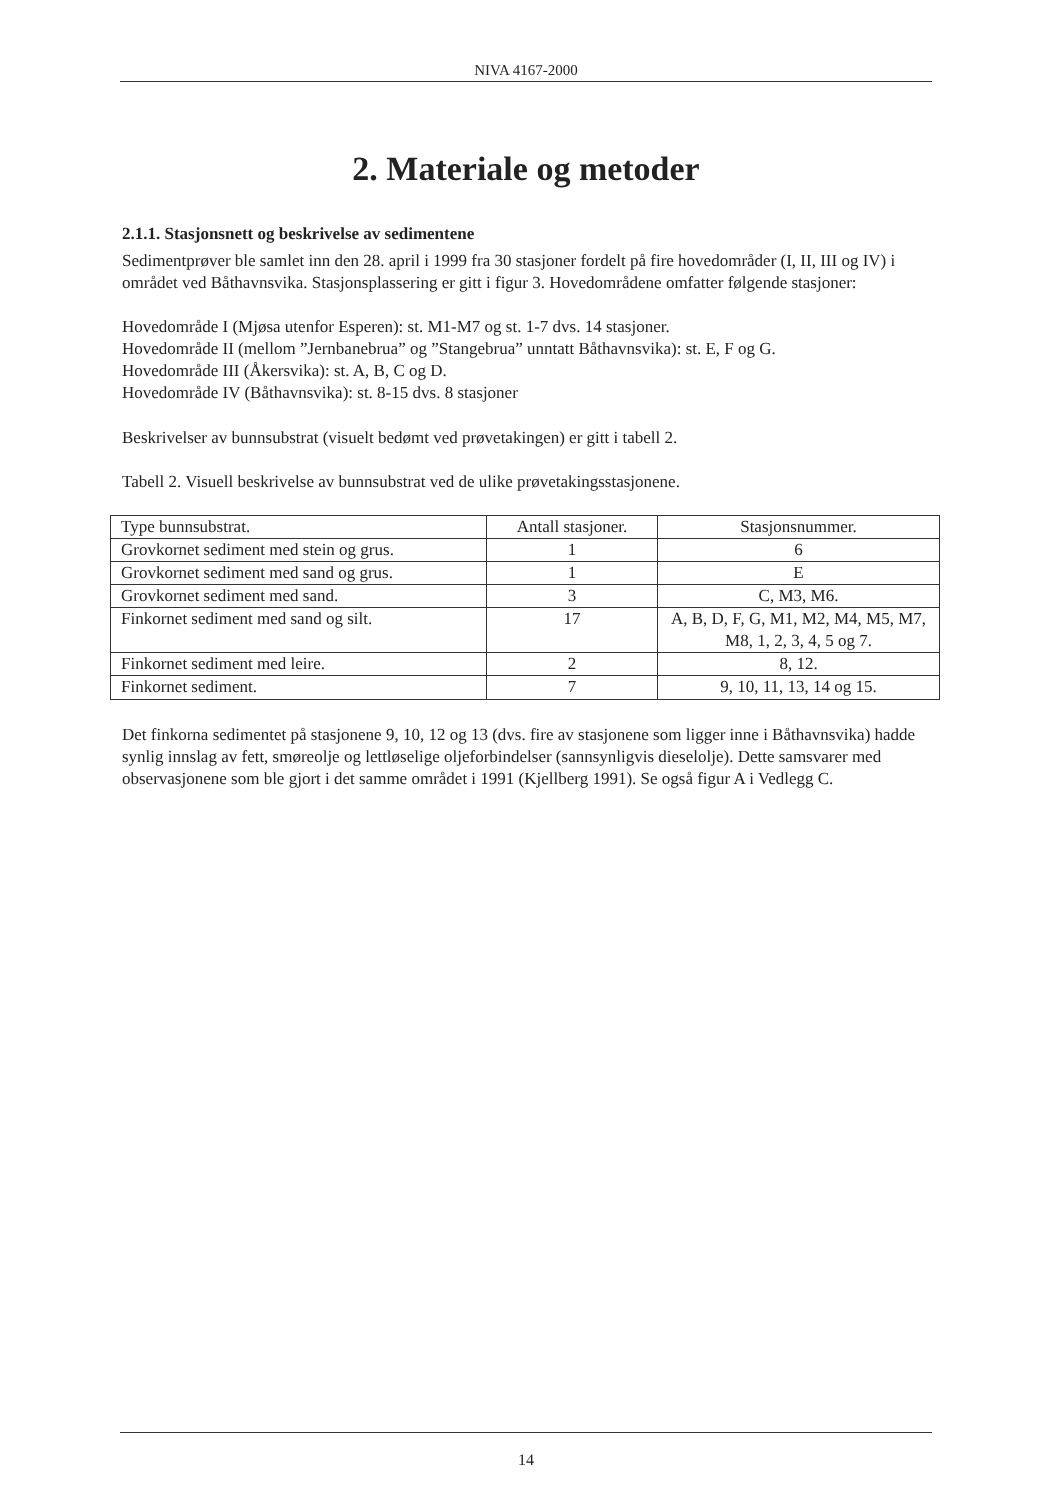NIVA 4167-2000
2. Materiale og metoder
2.1.1. Stasjonsnett og beskrivelse av sedimentene
Sedimentprøver ble samlet inn den 28. april i 1999 fra 30 stasjoner fordelt på fire hovedområder (I, II, III og IV) i området ved Båthavnsvika. Stasjonsplassering er gitt i figur 3. Hovedområdene omfatter følgende stasjoner:
Hovedområde I (Mjøsa utenfor Esperen): st. M1-M7 og st. 1-7 dvs. 14 stasjoner.
Hovedområde II (mellom ”Jernbanebrua” og ”Stangebrua” unntatt Båthavnsvika): st. E, F og G.
Hovedområde III (Åkersvika): st. A, B, C og D.
Hovedområde IV (Båthavnsvika): st. 8-15 dvs. 8 stasjoner
Beskrivelser av bunnsubstrat (visuelt bedømt ved prøvetakingen) er gitt i tabell 2.
Tabell 2. Visuell beskrivelse av bunnsubstrat ved de ulike prøvetakingsstasjonene.
| Type bunnsubstrat. | Antall stasjoner. | Stasjonsnummer. |
| --- | --- | --- |
| Grovkornet sediment med stein og grus. | 1 | 6 |
| Grovkornet sediment med sand og grus. | 1 | E |
| Grovkornet sediment med sand. | 3 | C, M3, M6. |
| Finkornet sediment med sand og silt. | 17 | A, B, D, F, G, M1, M2, M4, M5, M7, M8, 1, 2, 3, 4, 5 og 7. |
| Finkornet sediment med leire. | 2 | 8, 12. |
| Finkornet sediment. | 7 | 9, 10, 11, 13, 14 og 15. |
Det finkorna sedimentet på stasjonene 9, 10, 12 og 13 (dvs. fire av stasjonene som ligger inne i Båthavnsvika) hadde synlig innslag av fett, smøreolje og lettløselige oljeforbindelser (sannsynligvis dieselolje). Dette samsvarer med observasjonene som ble gjort i det samme området i 1991 (Kjellberg 1991). Se også figur A i Vedlegg C.
14